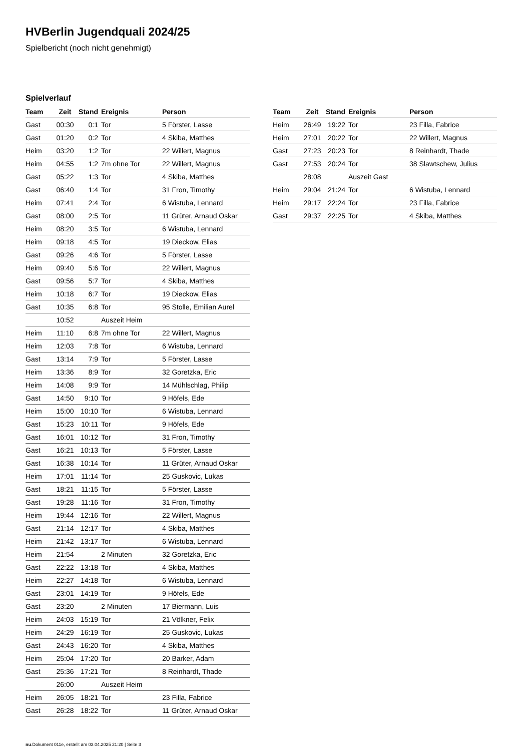HVBerlin Jugendquali 2024/25
Spielbericht (noch nicht genehmigt)
Spielverlauf
| Team | Zeit | Stand | Ereignis | Person |
| --- | --- | --- | --- | --- |
| Gast | 00:30 | 0:1 | Tor | 5 Förster, Lasse |
| Gast | 01:20 | 0:2 | Tor | 4 Skiba, Matthes |
| Heim | 03:20 | 1:2 | Tor | 22 Willert, Magnus |
| Heim | 04:55 | 1:2 | 7m ohne Tor | 22 Willert, Magnus |
| Gast | 05:22 | 1:3 | Tor | 4 Skiba, Matthes |
| Gast | 06:40 | 1:4 | Tor | 31 Fron, Timothy |
| Heim | 07:41 | 2:4 | Tor | 6 Wistuba, Lennard |
| Gast | 08:00 | 2:5 | Tor | 11 Grüter, Arnaud Oskar |
| Heim | 08:20 | 3:5 | Tor | 6 Wistuba, Lennard |
| Heim | 09:18 | 4:5 | Tor | 19 Dieckow, Elias |
| Gast | 09:26 | 4:6 | Tor | 5 Förster, Lasse |
| Heim | 09:40 | 5:6 | Tor | 22 Willert, Magnus |
| Gast | 09:56 | 5:7 | Tor | 4 Skiba, Matthes |
| Heim | 10:18 | 6:7 | Tor | 19 Dieckow, Elias |
| Gast | 10:35 | 6:8 | Tor | 95 Stolle, Emilian Aurel |
| | 10:52 | | Auszeit Heim | |
| Heim | 11:10 | 6:8 | 7m ohne Tor | 22 Willert, Magnus |
| Heim | 12:03 | 7:8 | Tor | 6 Wistuba, Lennard |
| Gast | 13:14 | 7:9 | Tor | 5 Förster, Lasse |
| Heim | 13:36 | 8:9 | Tor | 32 Goretzka, Eric |
| Heim | 14:08 | 9:9 | Tor | 14 Mühlschlag, Philip |
| Gast | 14:50 | 9:10 | Tor | 9 Höfels, Ede |
| Heim | 15:00 | 10:10 | Tor | 6 Wistuba, Lennard |
| Gast | 15:23 | 10:11 | Tor | 9 Höfels, Ede |
| Gast | 16:01 | 10:12 | Tor | 31 Fron, Timothy |
| Gast | 16:21 | 10:13 | Tor | 5 Förster, Lasse |
| Gast | 16:38 | 10:14 | Tor | 11 Grüter, Arnaud Oskar |
| Heim | 17:01 | 11:14 | Tor | 25 Guskovic, Lukas |
| Gast | 18:21 | 11:15 | Tor | 5 Förster, Lasse |
| Gast | 19:28 | 11:16 | Tor | 31 Fron, Timothy |
| Heim | 19:44 | 12:16 | Tor | 22 Willert, Magnus |
| Gast | 21:14 | 12:17 | Tor | 4 Skiba, Matthes |
| Heim | 21:42 | 13:17 | Tor | 6 Wistuba, Lennard |
| Heim | 21:54 | | 2 Minuten | 32 Goretzka, Eric |
| Gast | 22:22 | 13:18 | Tor | 4 Skiba, Matthes |
| Heim | 22:27 | 14:18 | Tor | 6 Wistuba, Lennard |
| Gast | 23:01 | 14:19 | Tor | 9 Höfels, Ede |
| Gast | 23:20 | | 2 Minuten | 17 Biermann, Luis |
| Heim | 24:03 | 15:19 | Tor | 21 Völkner, Felix |
| Heim | 24:29 | 16:19 | Tor | 25 Guskovic, Lukas |
| Gast | 24:43 | 16:20 | Tor | 4 Skiba, Matthes |
| Heim | 25:04 | 17:20 | Tor | 20 Barker, Adam |
| Gast | 25:36 | 17:21 | Tor | 8 Reinhardt, Thade |
| | 26:00 | | Auszeit Heim | |
| Heim | 26:05 | 18:21 | Tor | 23 Filla, Fabrice |
| Gast | 26:28 | 18:22 | Tor | 11 Grüter, Arnaud Oskar |
| Team | Zeit | Stand | Ereignis | Person |
| --- | --- | --- | --- | --- |
| Heim | 26:49 | 19:22 | Tor | 23 Filla, Fabrice |
| Heim | 27:01 | 20:22 | Tor | 22 Willert, Magnus |
| Gast | 27:23 | 20:23 | Tor | 8 Reinhardt, Thade |
| Gast | 27:53 | 20:24 | Tor | 38 Slawtschew, Julius |
| | 28:08 | | Auszeit Gast | |
| Heim | 29:04 | 21:24 | Tor | 6 Wistuba, Lennard |
| Heim | 29:17 | 22:24 | Tor | 23 Filla, Fabrice |
| Gast | 29:37 | 22:25 | Tor | 4 Skiba, Matthes |
nu.Dokument 011e, erstellt am 03.04.2025 21:20 | Seite 3